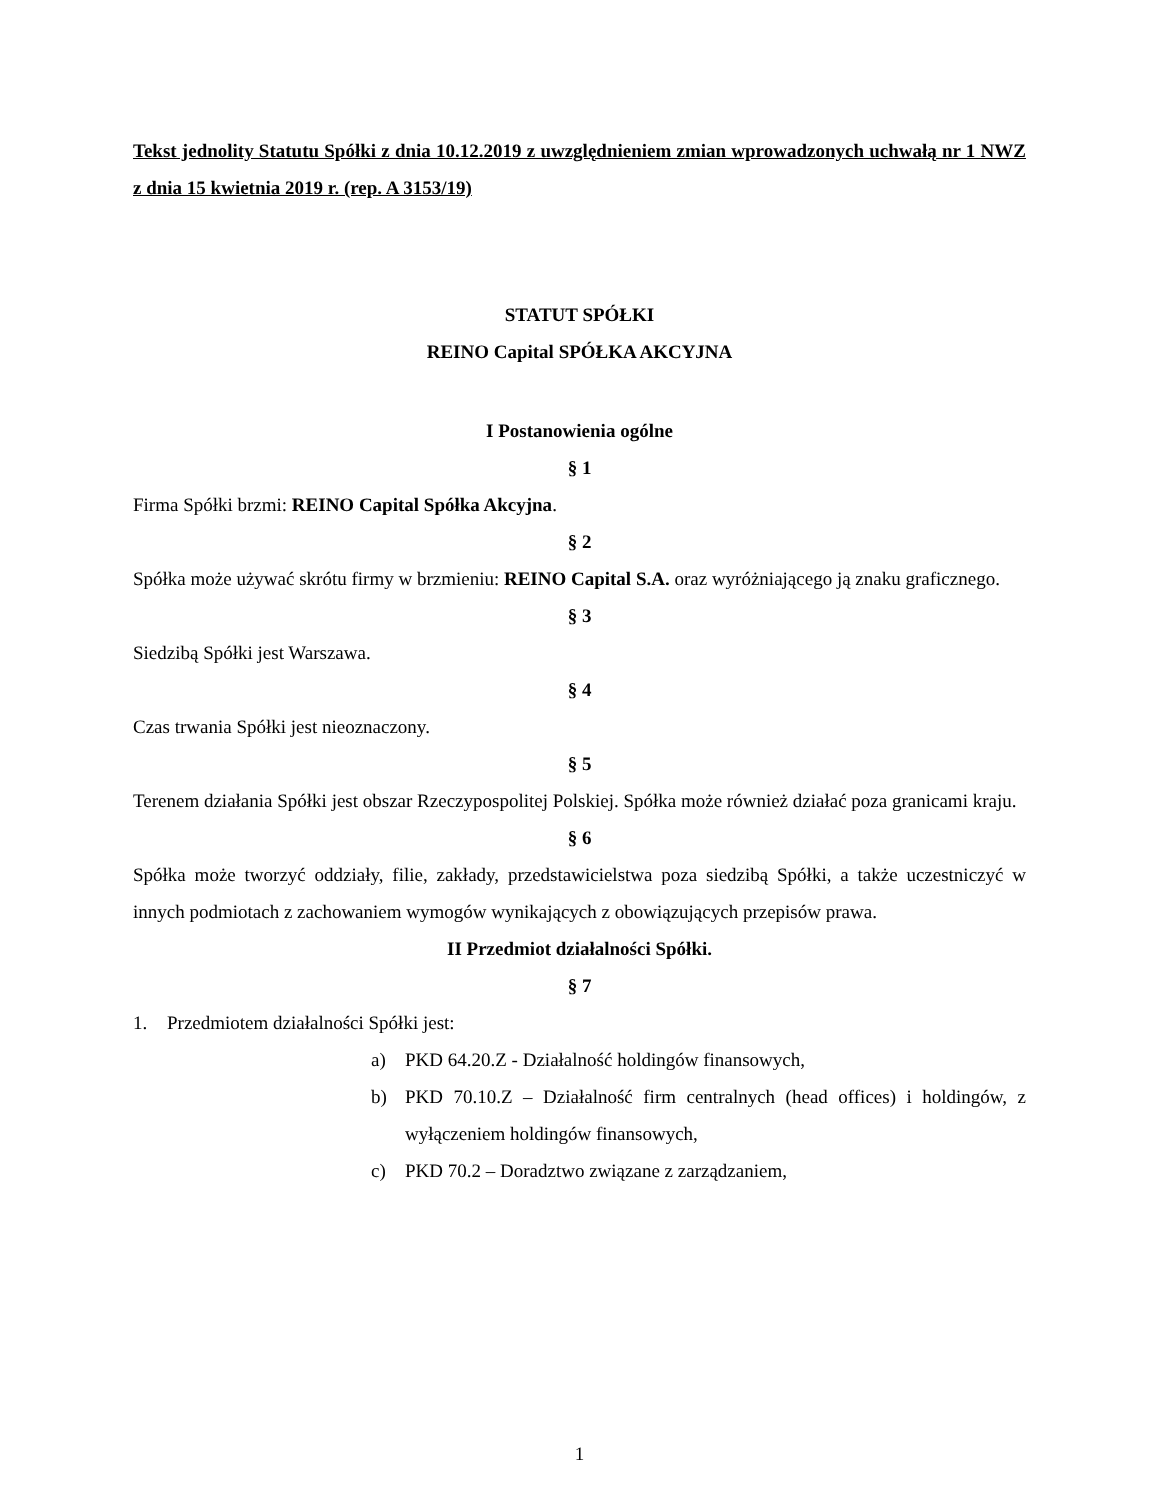Tekst jednolity Statutu Spółki z dnia 10.12.2019 z uwzględnieniem zmian wprowadzonych uchwałą nr 1 NWZ z dnia 15 kwietnia 2019 r. (rep. A 3153/19)
STATUT SPÓŁKI
REINO Capital SPÓŁKA AKCYJNA
I Postanowienia ogólne
§ 1
Firma Spółki brzmi: REINO Capital Spółka Akcyjna.
§ 2
Spółka może używać skrótu firmy w brzmieniu: REINO Capital S.A. oraz wyróżniającego ją znaku graficznego.
§ 3
Siedzibą Spółki jest Warszawa.
§ 4
Czas trwania Spółki jest nieoznaczony.
§ 5
Terenem działania Spółki jest obszar Rzeczypospolitej Polskiej. Spółka może również działać poza granicami kraju.
§ 6
Spółka może tworzyć oddziały, filie, zakłady, przedstawicielstwa poza siedzibą Spółki, a także uczestniczyć w innych podmiotach z zachowaniem wymogów wynikających z obowiązujących przepisów prawa.
II Przedmiot działalności Spółki.
§ 7
1. Przedmiotem działalności Spółki jest:
a) PKD 64.20.Z - Działalność holdingów finansowych,
b) PKD 70.10.Z – Działalność firm centralnych (head offices) i holdingów, z wyłączeniem holdingów finansowych,
c) PKD 70.2 – Doradztwo związane z zarządzaniem,
1